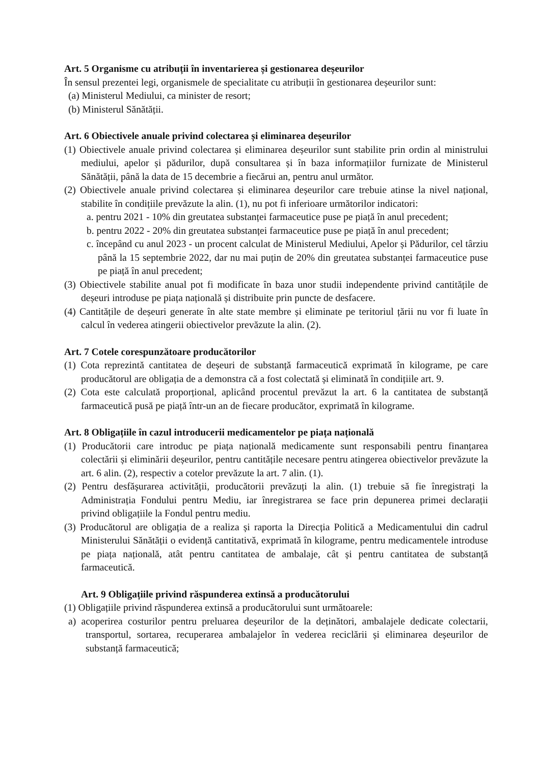Art. 5 Organisme cu atribuții în inventarierea și gestionarea deșeurilor
În sensul prezentei legi, organismele de specialitate cu atribuții în gestionarea deșeurilor sunt:
(a) Ministerul Mediului, ca minister de resort;
(b) Ministerul Sănătății.
Art. 6 Obiectivele anuale privind colectarea și eliminarea deșeurilor
(1) Obiectivele anuale privind colectarea și eliminarea deșeurilor sunt stabilite prin ordin al ministrului mediului, apelor și pădurilor, după consultarea și în baza informațiilor furnizate de Ministerul Sănătății, până la data de 15 decembrie a fiecărui an, pentru anul următor.
(2) Obiectivele anuale privind colectarea și eliminarea deșeurilor care trebuie atinse la nivel național, stabilite în condițiile prevăzute la alin. (1), nu pot fi inferioare următorilor indicatori:
a. pentru 2021 - 10% din greutatea substanței farmaceutice puse pe piață în anul precedent;
b. pentru 2022 - 20% din greutatea substanței farmaceutice puse pe piață în anul precedent;
c. începând cu anul 2023 - un procent calculat de Ministerul Mediului, Apelor și Pădurilor, cel târziu până la 15 septembrie 2022, dar nu mai puțin de 20% din greutatea substanței farmaceutice puse pe piață în anul precedent;
(3) Obiectivele stabilite anual pot fi modificate în baza unor studii independente privind cantitățile de deșeuri introduse pe piața națională și distribuite prin puncte de desfacere.
(4) Cantitățile de deșeuri generate în alte state membre și eliminate pe teritoriul țării nu vor fi luate în calcul în vederea atingerii obiectivelor prevăzute la alin. (2).
Art. 7 Cotele corespunzătoare producătorilor
(1) Cota reprezintă cantitatea de deșeuri de substanță farmaceutică exprimată în kilograme, pe care producătorul are obligația de a demonstra că a fost colectată și eliminată în condițiile art. 9.
(2) Cota este calculată proporțional, aplicând procentul prevăzut la art. 6 la cantitatea de substanță farmaceutică pusă pe piață într-un an de fiecare producător, exprimată în kilograme.
Art. 8 Obligațiile în cazul introducerii medicamentelor pe piața națională
(1) Producătorii care introduc pe piața națională medicamente sunt responsabili pentru finanțarea colectării și eliminării deșeurilor, pentru cantitățile necesare pentru atingerea obiectivelor prevăzute la art. 6 alin. (2), respectiv a cotelor prevăzute la art. 7 alin. (1).
(2) Pentru desfășurarea activității, producătorii prevăzuți la alin. (1) trebuie să fie înregistrați la Administrația Fondului pentru Mediu, iar înregistrarea se face prin depunerea primei declarații privind obligațiile la Fondul pentru mediu.
(3) Producătorul are obligația de a realiza și raporta la Direcția Politică a Medicamentului din cadrul Ministerului Sănătății o evidență cantitativă, exprimată în kilograme, pentru medicamentele introduse pe piața națională, atât pentru cantitatea de ambalaje, cât și pentru cantitatea de substanță farmaceutică.
Art. 9 Obligațiile privind răspunderea extinsă a producătorului
(1) Obligațiile privind răspunderea extinsă a producătorului sunt următoarele:
a) acoperirea costurilor pentru preluarea deșeurilor de la deținători, ambalajele dedicate colectarii, transportul, sortarea, recuperarea ambalajelor în vederea reciclării și eliminarea deșeurilor de substanță farmaceutică;